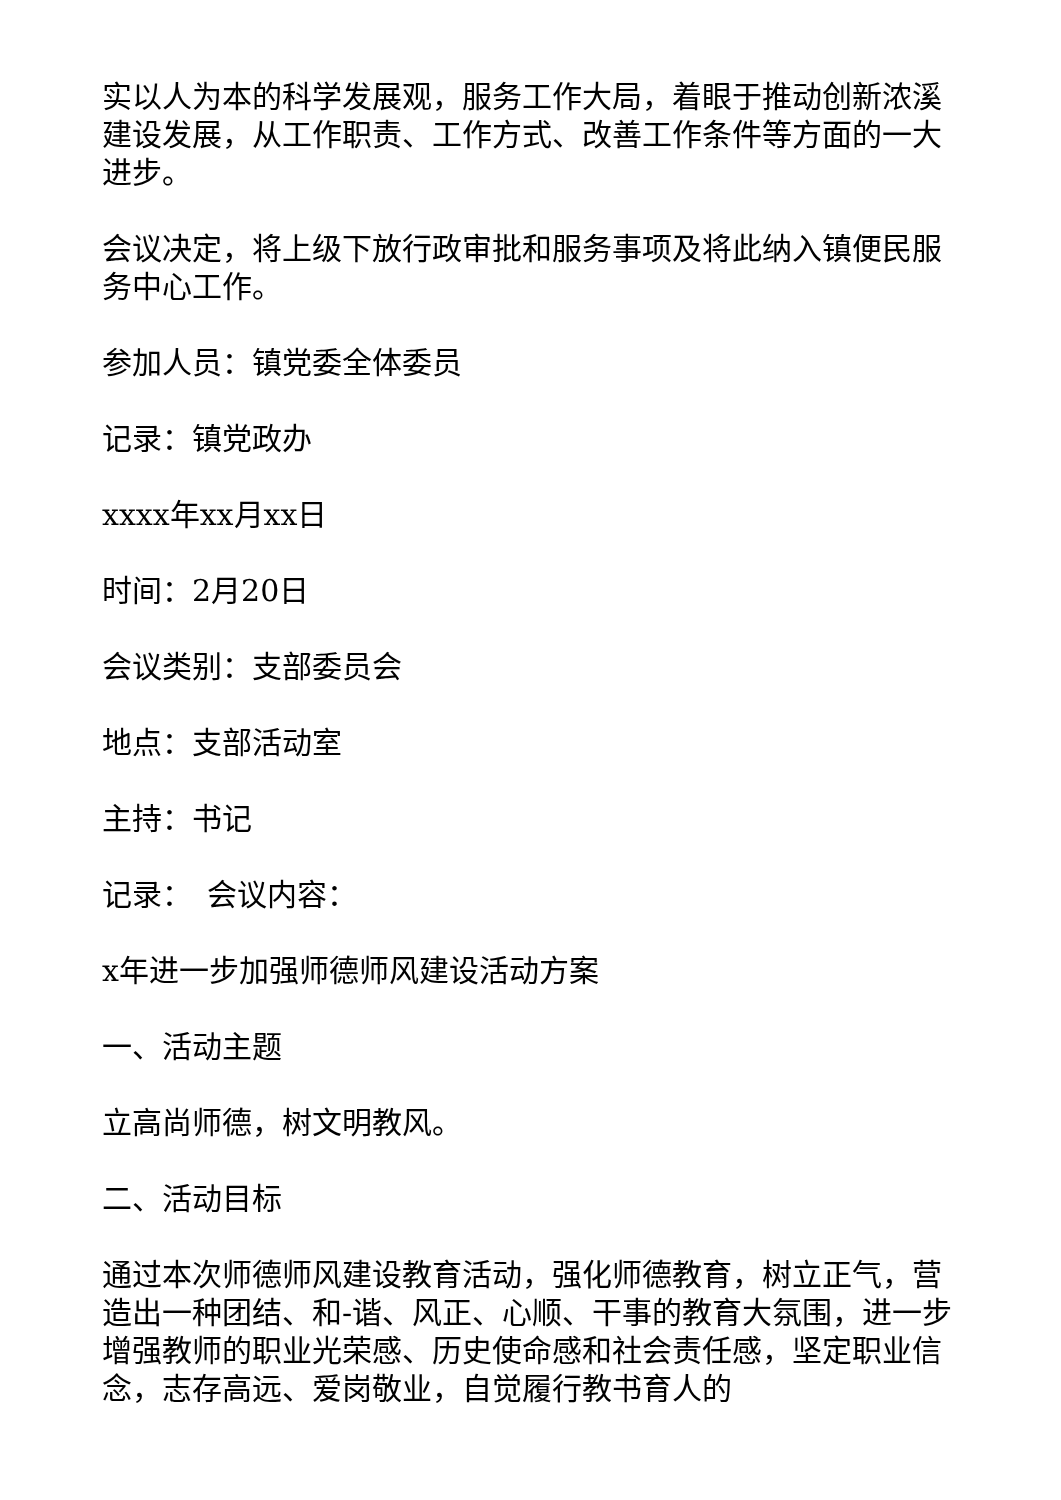实以人为本的科学发展观，服务工作大局，着眼于推动创新浓溪建设发展，从工作职责、工作方式、改善工作条件等方面的一大进步。
会议决定，将上级下放行政审批和服务事项及将此纳入镇便民服务中心工作。
参加人员：镇党委全体委员
记录：镇党政办
xxxx年xx月xx日
时间：2月20日
会议类别：支部委员会
地点：支部活动室
主持：书记
记录：　会议内容：
x年进一步加强师德师风建设活动方案
一、活动主题
立高尚师德，树文明教风。
二、活动目标
通过本次师德师风建设教育活动，强化师德教育，树立正气，营造出一种团结、和-谐、风正、心顺、干事的教育大氛围，进一步增强教师的职业光荣感、历史使命感和社会责任感，坚定职业信念，志存高远、爱岗敬业，自觉履行教书育人的